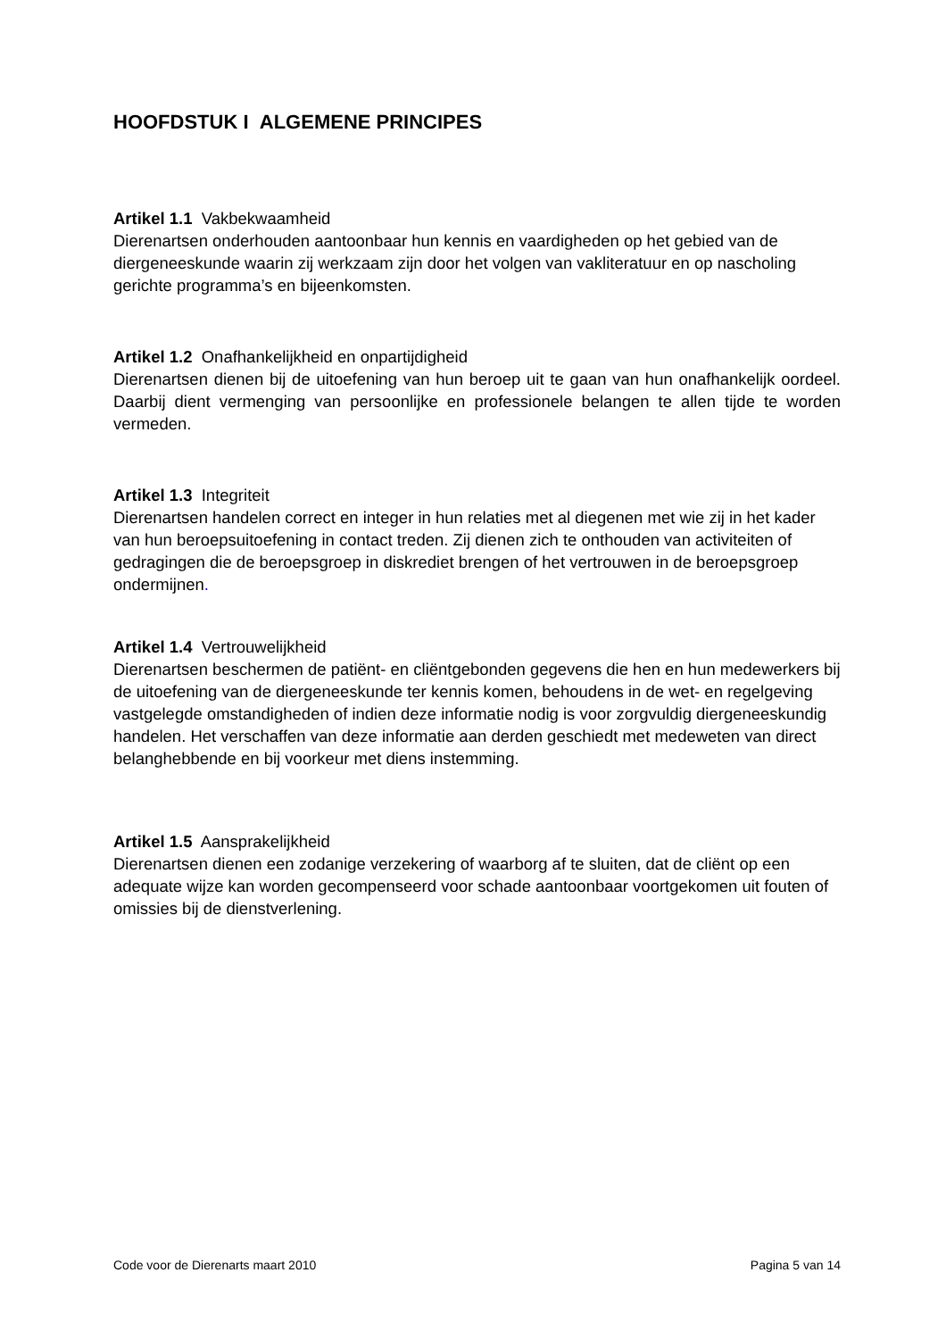HOOFDSTUK I ALGEMENE PRINCIPES
Artikel 1.1 Vakbekwaamheid
Dierenartsen onderhouden aantoonbaar hun kennis en vaardigheden op het gebied van de diergeneeskunde waarin zij werkzaam zijn door het volgen van vakliteratuur en op nascholing gerichte programma’s en bijeenkomsten.
Artikel 1.2 Onafhankelijkheid en onpartijdigheid
Dierenartsen dienen bij de uitoefening van hun beroep uit te gaan van hun onafhankelijk oordeel. Daarbij dient vermenging van persoonlijke en professionele belangen te allen tijde te worden vermeden.
Artikel 1.3 Integriteit
Dierenartsen handelen correct en integer in hun relaties met al diegenen met wie zij in het kader van hun beroepsuitoefening in contact treden. Zij dienen zich te onthouden van activiteiten of gedragingen die de beroepsgroep in diskrediet brengen of het vertrouwen in de beroepsgroep ondermijnen.
Artikel 1.4 Vertrouwelijkheid
Dierenartsen beschermen de patiënt- en cliëntgebonden gegevens die hen en hun medewerkers bij de uitoefening van de diergeneeskunde ter kennis komen, behoudens in de wet- en regelgeving vastgelegde omstandigheden of indien deze informatie nodig is voor zorgvuldig diergeneeskundig handelen. Het verschaffen van deze informatie aan derden geschiedt met medeweten van direct belanghebbende en bij voorkeur met diens instemming.
Artikel 1.5 Aansprakelijkheid
Dierenartsen dienen een zodanige verzekering of waarborg af te sluiten, dat de cliënt op een adequate wijze kan worden gecompenseerd voor schade aantoonbaar voortgekomen uit fouten of omissies bij de dienstverlening.
Code voor de Dierenarts maart 2010 Pagina 5 van 14